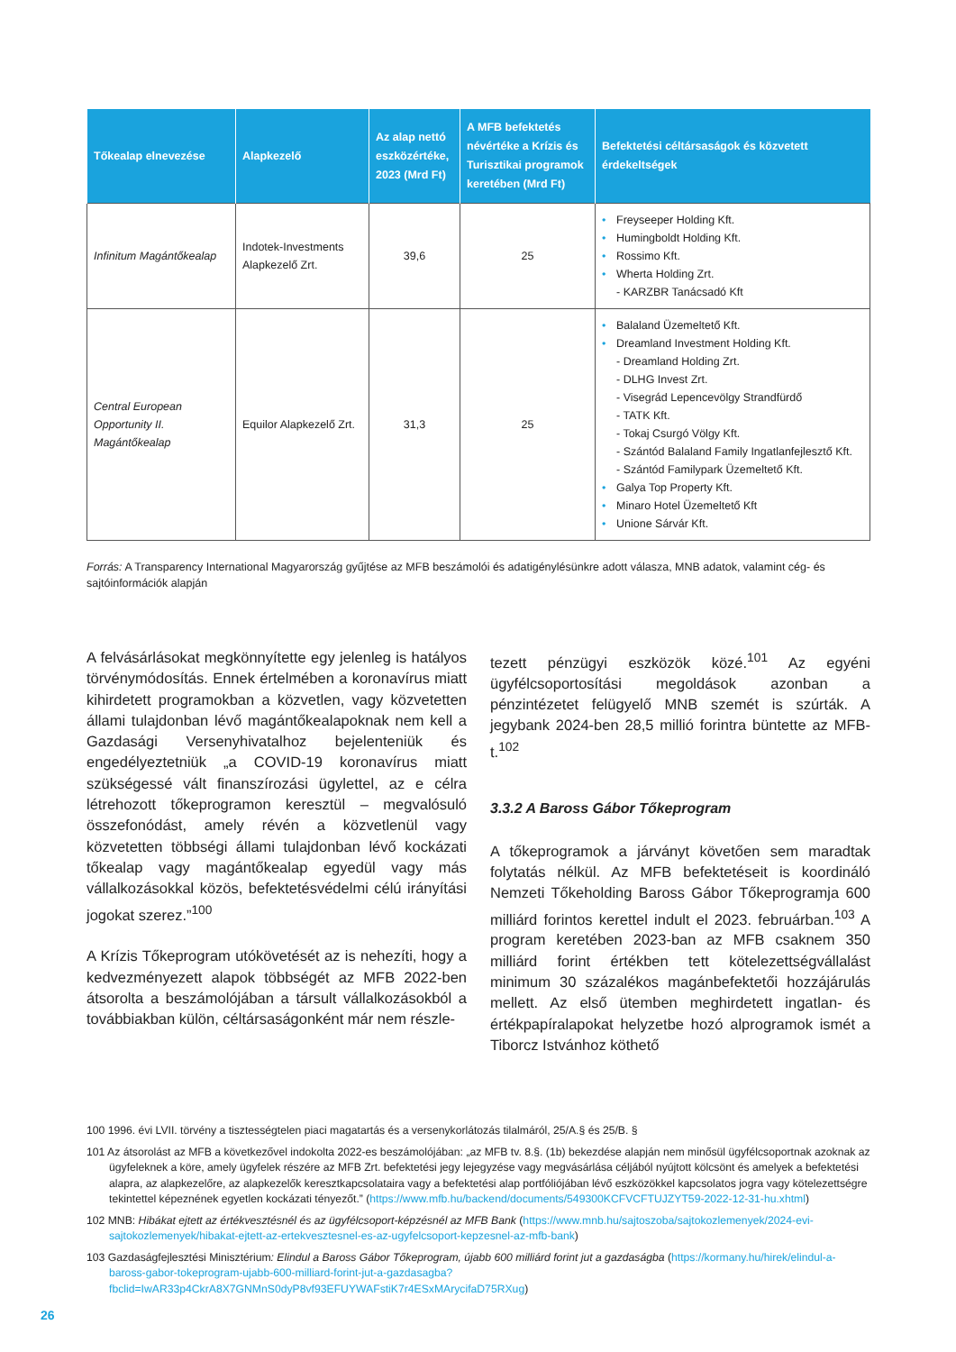| Tőkealap elnevezése | Alapkezelő | Az alap nettó eszközértéke, 2023 (Mrd Ft) | A MFB befektetés névértéke a Krízis és Turisztikai programok keretében (Mrd Ft) | Befektetési céltársaságok és közvetett érdekeltségek |
| --- | --- | --- | --- | --- |
| Infinitum Magántőkealap | Indotek-Investments Alapkezelő Zrt. | 39,6 | 25 | • Freyseeper Holding Kft. • Humingboldt Holding Kft. • Rossimo Kft. • Wherta Holding Zrt. - KARZBR Tanácsadó Kft |
| Central European Opportunity II. Magántőkealap | Equilor Alapkezelő Zrt. | 31,3 | 25 | • Balaland Üzemeltető Kft. • Dreamland Investment Holding Kft. - Dreamland Holding Zrt. - DLHG Invest Zrt. - Visegrád Lepencevölgy Strandfürdő - TATK Kft. - Tokaj Csurgó Völgy Kft. - Szántód Balaland Family Ingatlanfejlesztő Kft. - Szántód Familypark Üzemeltető Kft. • Galya Top Property Kft. • Minaro Hotel Üzemeltető Kft • Unione Sárvár Kft. |
Forrás: A Transparency International Magyarország gyűjtése az MFB beszámolói és adatigénylésünkre adott válasza, MNB adatok, valamint cég- és sajtóinformációk alapján
A felvásárlásokat megkönnyítette egy jelenleg is hatályos törvénymódosítás. Ennek értelmében a koronavírus miatt kihirdetett programokban a közvetlen, vagy közvetetten állami tulajdonban lévő magántőkealapoknak nem kell a Gazdasági Versenyhivatalhoz bejelenteniük és engedélyeztetniük „a COVID-19 koronavírus miatt szükségessé vált finanszírozási ügylettel, az e célra létrehozott tőkeprogramon keresztül – megvalósuló összefonódást, amely révén a közvetlenül vagy közvetetten többségi állami tulajdonban lévő kockázati tőkealap vagy magántőkealap egyedül vagy más vállalkozásokkal közös, befektetésvédelmi célú irányítási jogokat szerez.”<sup>100</sup>
A Krízis Tőkeprogram utókövetését az is nehezíti, hogy a kedvezményezett alapok többségét az MFB 2022-ben átsorolta a beszámolójában a társult vállalkozásokból a továbbiakban külön, céltársaságonként már nem részle-
tezett pénzügyi eszközök közé.<sup>101</sup> Az egyéni ügyfélcsoportosítási megoldások azonban a pénzintézetet felügyelő MNB szemét is szúrták. A jegybank 2024-ben 28,5 millió forintra büntette az MFB-t.<sup>102</sup>
3.3.2 A Baross Gábor Tőkeprogram
A tőkeprogramok a járványt követően sem maradtak folytatás nélkül. Az MFB befektetéseit is koordináló Nemzeti Tőkeholding Baross Gábor Tőkeprogramja 600 milliárd forintos kerettel indult el 2023. februárban.<sup>103</sup> A program keretében 2023-ban az MFB csaknem 350 milliárd forint értékben tett kötelezettségvállalást minimum 30 százalékos magánbefektetői hozzájárulás mellett. Az első ütemben meghirdetett ingatlan- és értékpapíralapokat helyzetbe hozó alprogramok ismét a Tiborcz Istvánhoz köthető
100 1996. évi LVII. törvény a tisztességtelen piaci magatartás és a versenykorlátozás tilalmáról, 25/A.§ és 25/B. §
101 Az átsorolást az MFB a következővel indokolta 2022-es beszámolójában: „az MFB tv. 8.§. (1b) bekezdése alapján nem minősül ügyfélcsoportnak azoknak az ügyfeleknek a köre, amely ügyfelek részére az MFB Zrt. befektetési jegy lejegyzése vagy megvásárlása céljából nyújtott kölcsönt és amelyek a befektetési alapra, az alapkezelőre, az alapkezelők keresztkapcsolataira vagy a befektetési alap portfóliójában lévő eszközökkel kapcsolatos jogra vagy kötelezettségre tekintettel képeznének egyetlen kockázati tényezőt.” (https://www.mfb.hu/backend/documents/549300KCFVCFTUJZYT59-2022-12-31-hu.xhtml)
102 MNB: Hibákat ejtett az értékvesztésnél és az ügyfélcsoport-képzésnél az MFB Bank (https://www.mnb.hu/sajtoszoba/sajtokozlemenyek/2024-evi-sajtokozlemenyek/hibakat-ejtett-az-ertekvesztesnel-es-az-ugyfelcsoport-kepzesnel-az-mfb-bank)
103 Gazdaságfejlesztési Minisztérium: Elindul a Baross Gábor Tőkeprogram, újabb 600 milliárd forint jut a gazdaságba (https://kormany.hu/hirek/elindul-a-baross-gabor-tokeprogram-ujabb-600-milliard-forint-jut-a-gazdasagba?fbclid=IwAR33p4CkrA8X7GNMnS0dyP8vf93EFUYWAFstiK7r4ESxMArycifaD75RXug)
26